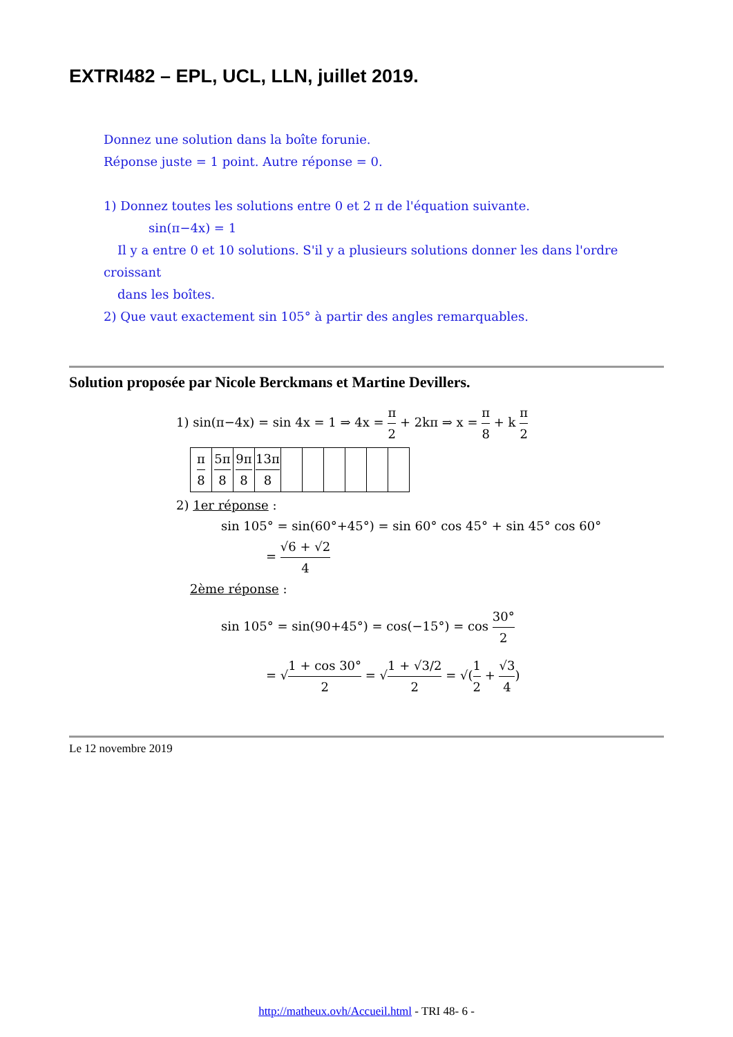EXTRI482 – EPL, UCL, LLN, juillet 2019.
Donnez une solution dans la boîte forunie.
Réponse juste = 1 point. Autre réponse = 0.
1) Donnez toutes les solutions entre 0 et 2 π de l'équation suivante.
sin(π−4x) = 1
Il y a entre 0 et 10 solutions. S'il y a plusieurs solutions donner les dans l'ordre croissant
dans les boîtes.
2) Que vaut exactement sin 105° à partir des angles remarquables.
Solution proposée par Nicole Berckmans et Martine Devillers.
1) sin(π−4x) = sin 4x = 1 ⇒ 4x = π 2 + 2kπ ⇒ x = π 8 + k π 2
| π 8 | 5π 8 | 9π 8 | 13π 8 | | | | | | |
2) 1er réponse :
sin 105° = sin(60°+45°) = sin 60° cos 45° + sin 45° cos 60°
= √6 + √2 4
2ème réponse :
sin 105° = sin(90+45°) = cos(−15°) = cos 30° 2
= √1 + cos 30° 2 = √1 + √3/2 2 = √(1 2 + √3 4)
Le 12 novembre 2019
http://matheux.ovh/Accueil.html - TRI 48- 6 -